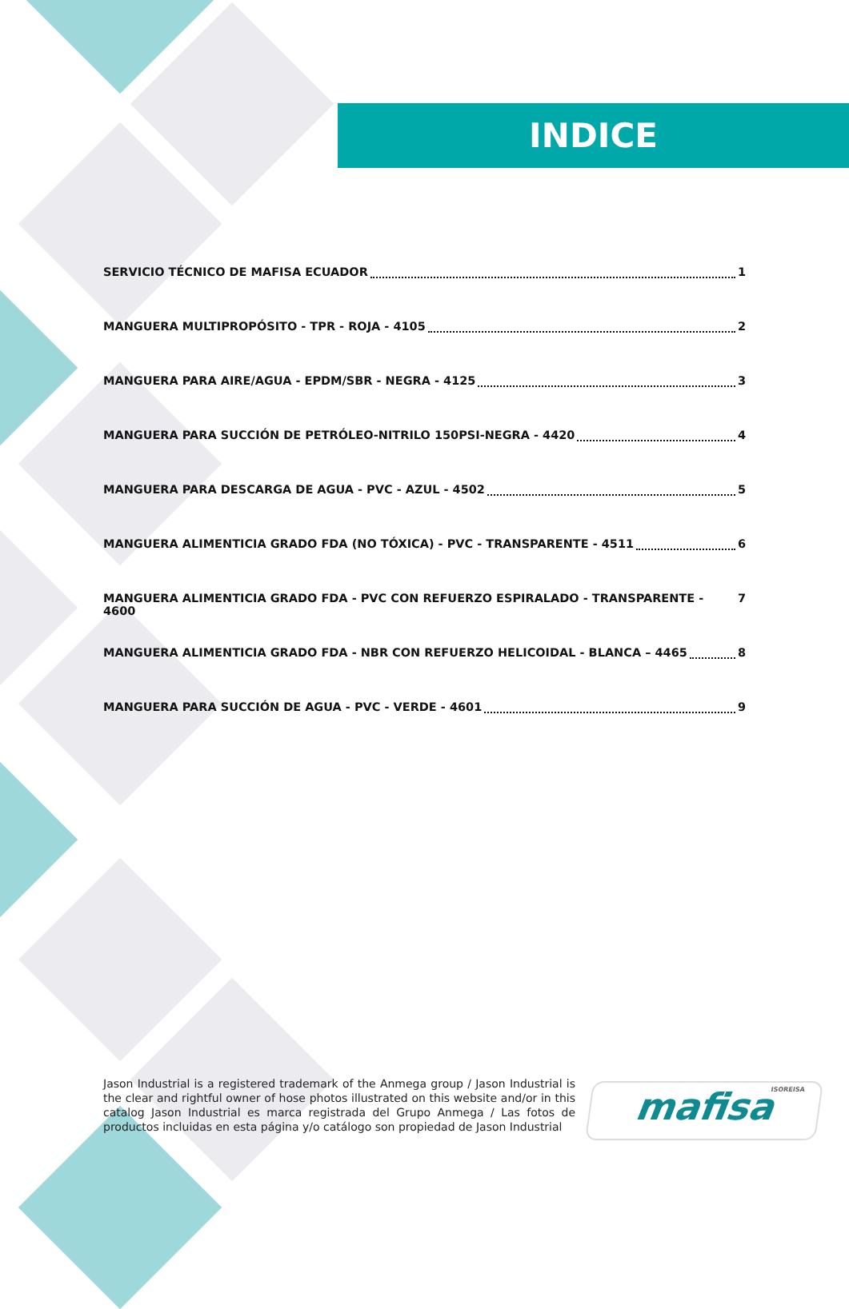INDICE
SERVICIO TÉCNICO DE MAFISA ECUADOR 1
MANGUERA MULTIPROPÓSITO - TPR - ROJA - 4105 2
MANGUERA PARA AIRE/AGUA - EPDM/SBR - NEGRA - 4125 3
MANGUERA PARA SUCCIÓN DE PETRÓLEO-NITRILO 150PSI-NEGRA - 4420 4
MANGUERA PARA DESCARGA DE AGUA - PVC - AZUL - 4502 5
MANGUERA ALIMENTICIA GRADO FDA (NO TÓXICA) - PVC - TRANSPARENTE - 4511 6
MANGUERA ALIMENTICIA GRADO FDA - PVC CON REFUERZO ESPIRALADO - TRANSPARENTE - 4600 7
MANGUERA ALIMENTICIA GRADO FDA - NBR CON REFUERZO HELICOIDAL - BLANCA – 4465 8
MANGUERA PARA SUCCIÓN DE AGUA - PVC - VERDE - 4601 9
Jason Industrial is a registered trademark of the Anmega group / Jason Industrial is the clear and rightful owner of hose photos illustrated on this website and/or in this catalog Jason Industrial es marca registrada del Grupo Anmega / Las fotos de productos incluidas en esta página y/o catálogo son propiedad de Jason Industrial
ISOREISA mafisa